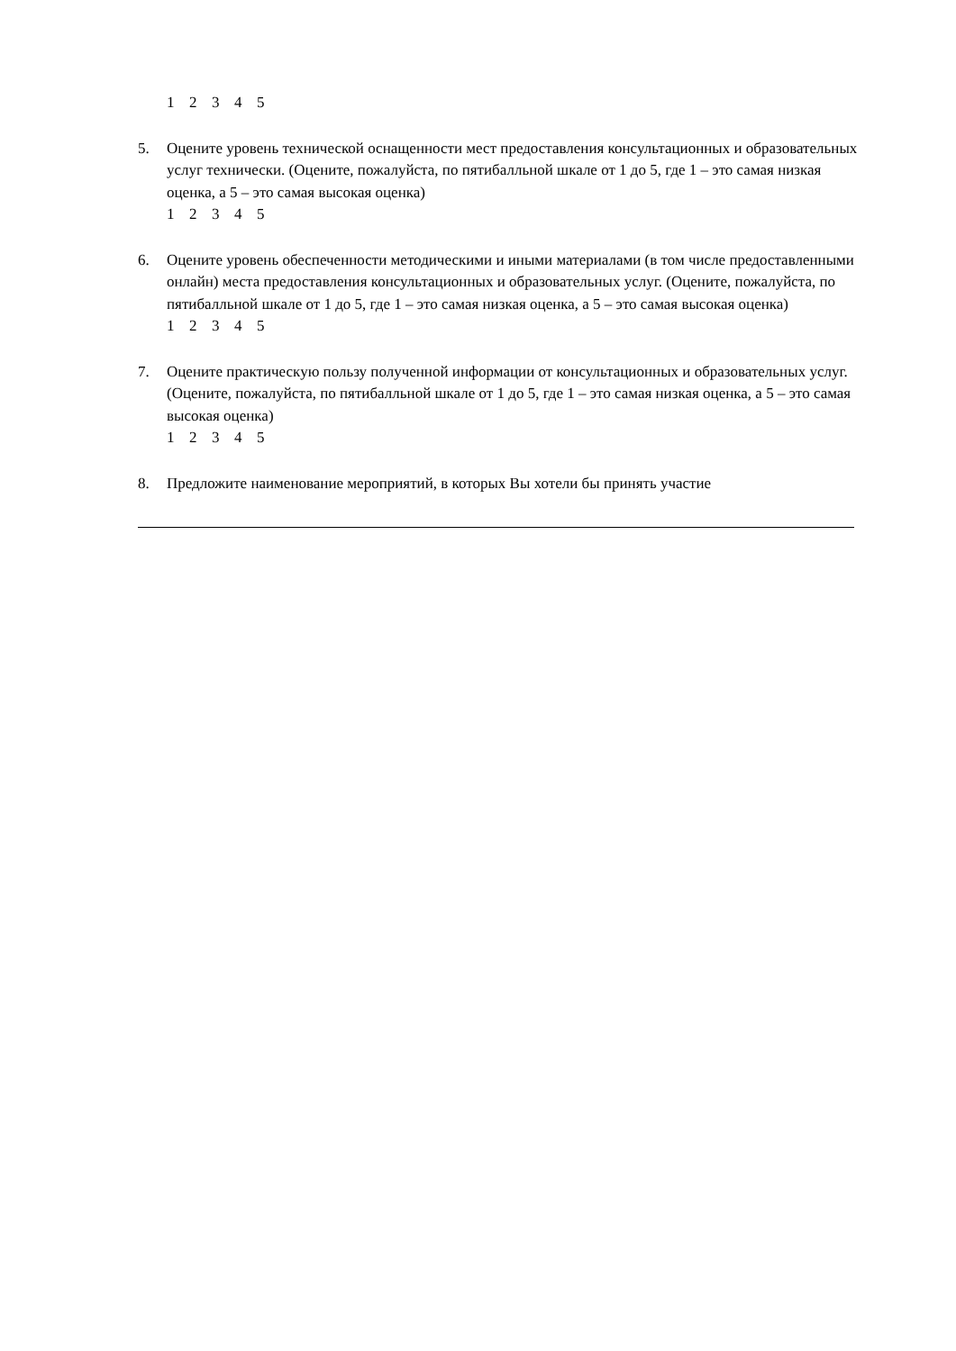12345
5. Оцените уровень технической оснащенности мест предоставления консультационных и образовательных услуг технически. (Оцените, пожалуйста, по пятибалльной шкале от 1 до 5, где 1 – это самая низкая оценка, а 5 – это самая высокая оценка)
12345
6. Оцените уровень обеспеченности методическими и иными материалами (в том числе предоставленными онлайн) места предоставления консультационных и образовательных услуг. (Оцените, пожалуйста, по пятибалльной шкале от 1 до 5, где 1 – это самая низкая оценка, а 5 – это самая высокая оценка)
12345
7. Оцените практическую пользу полученной информации от консультационных и образовательных услуг. (Оцените, пожалуйста, по пятибалльной шкале от 1 до 5, где 1 – это самая низкая оценка, а 5 – это самая высокая оценка)
12345
8. Предложите наименование мероприятий, в которых Вы хотели бы принять участие